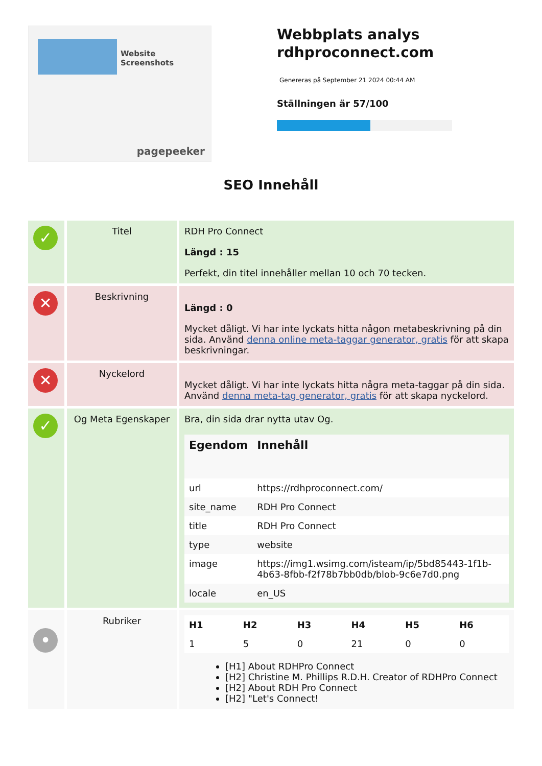Website Screenshots
pagepeeker
Webbplats analys
rdhproconnect.com
Genereras på September 21 2024 00:44 AM
Ställningen är 57/100
SEO Innehåll
✓
Titel RDH Pro Connect
Längd : 15
Perfekt, din titel innehåller mellan 10 och 70 tecken.
✕
Beskrivning
Längd : 0
Mycket dåligt. Vi har inte lyckats hitta någon metabeskrivning på din sida. Använd denna online meta-taggar generator, gratis för att skapa beskrivningar.
✕
Nyckelord
Mycket dåligt. Vi har inte lyckats hitta några meta-taggar på din sida. Använd denna meta-tag generator, gratis för att skapa nyckelord.
✓
Og Meta Egenskaper Bra, din sida drar nytta utav Og.
| Egendom | Innehåll |
| --- | --- |
| url | https://rdhproconnect.com/ |
| site_name | RDH Pro Connect |
| title | RDH Pro Connect |
| type | website |
| image | https://img1.wsimg.com/isteam/ip/5bd85443-1f1b-4b63-8fbb-f2f78b7bb0db/blob-9c6e7d0.png |
| locale | en_US |
•
Rubriker
| H1 | H2 | H3 | H4 | H5 | H6 |
| --- | --- | --- | --- | --- | --- |
| 1 | 5 | 0 | 21 | 0 | 0 |
[H1] About RDHPro Connect
[H2] Christine M. Phillips R.D.H. Creator of RDHPro Connect
[H2] About RDH Pro Connect
[H2] "Let's Connect!